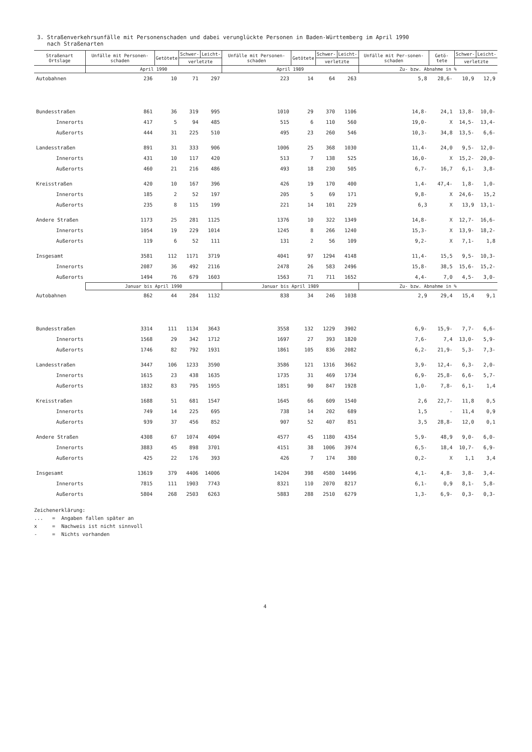3. Straßenverkehrsunfälle mit Personenschaden und dabei verunglückte Personen in Baden-Württemberg im April 1990
nach Straßenarten
| Straßenart Ortslage | Unfälle mit Personen-schaden | Getötete | Schwer- | Leicht- | Unfälle mit Personen-schaden | Getötete | Schwer- | Leicht- | Unfälle mit Per-sonen-schaden | Getö-tete | Schwer- | Leicht- |
| --- | --- | --- | --- | --- | --- | --- | --- | --- | --- | --- | --- | --- |
| | | | verletzte | | | | verletzte | | | | verletzte | |
| | April 1990 | | | | April 1989 | | | | Zu- bzw. Abnahme in % | | | |
| Autobahnen | 236 | 10 | 71 | 297 | 223 | 14 | 64 | 263 | 5,8 | 28,6- | 10,9 | 12,9 |
| Bundesstraßen | 861 | 36 | 319 | 995 | 1010 | 29 | 370 | 1106 | 14,8- | 24,1 | 13,8- | 10,0- |
| Innerorts | 417 | 5 | 94 | 485 | 515 | 6 | 110 | 560 | 19,0- | X | 14,5- | 13,4- |
| Außerorts | 444 | 31 | 225 | 510 | 495 | 23 | 260 | 546 | 10,3- | 34,8 | 13,5- | 6,6- |
| Landesstraßen | 891 | 31 | 333 | 906 | 1006 | 25 | 368 | 1030 | 11,4- | 24,0 | 9,5- | 12,0- |
| Innerorts | 431 | 10 | 117 | 420 | 513 | 7 | 138 | 525 | 16,0- | X | 15,2- | 20,0- |
| Außerorts | 460 | 21 | 216 | 486 | 493 | 18 | 230 | 505 | 6,7- | 16,7 | 6,1- | 3,8- |
| Kreisstraßen | 420 | 10 | 167 | 396 | 426 | 19 | 170 | 400 | 1,4- | 47,4- | 1,8- | 1,0- |
| Innerorts | 185 | 2 | 52 | 197 | 205 | 5 | 69 | 171 | 9,8- | X | 24,6- | 15,2 |
| Außerorts | 235 | 8 | 115 | 199 | 221 | 14 | 101 | 229 | 6,3 | X | 13,9 | 13,1- |
| Andere Straßen | 1173 | 25 | 281 | 1125 | 1376 | 10 | 322 | 1349 | 14,8- | X | 12,7- | 16,6- |
| Innerorts | 1054 | 19 | 229 | 1014 | 1245 | 8 | 266 | 1240 | 15,3- | X | 13,9- | 18,2- |
| Außerorts | 119 | 6 | 52 | 111 | 131 | 2 | 56 | 109 | 9,2- | X | 7,1- | 1,8 |
| Insgesamt | 3581 | 112 | 1171 | 3719 | 4041 | 97 | 1294 | 4148 | 11,4- | 15,5 | 9,5- | 10,3- |
| Innerorts | 2087 | 36 | 492 | 2116 | 2478 | 26 | 583 | 2496 | 15,8- | 38,5 | 15,6- | 15,2- |
| Außerorts | 1494 | 76 | 679 | 1603 | 1563 | 71 | 711 | 1652 | 4,4- | 7,0 | 4,5- | 3,0- |
| | Januar bis April 1990 | | | | Januar bis April 1989 | | | | Zu- bzw. Abnahme in % | | | |
| Autobahnen | 862 | 44 | 284 | 1132 | 838 | 34 | 246 | 1038 | 2,9 | 29,4 | 15,4 | 9,1 |
| Bundesstraßen | 3314 | 111 | 1134 | 3643 | 3558 | 132 | 1229 | 3902 | 6,9- | 15,9- | 7,7- | 6,6- |
| Innerorts | 1568 | 29 | 342 | 1712 | 1697 | 27 | 393 | 1820 | 7,6- | 7,4 | 13,0- | 5,9- |
| Außerorts | 1746 | 82 | 792 | 1931 | 1861 | 105 | 836 | 2082 | 6,2- | 21,9- | 5,3- | 7,3- |
| Landesstraßen | 3447 | 106 | 1233 | 3590 | 3586 | 121 | 1316 | 3662 | 3,9- | 12,4- | 6,3- | 2,0- |
| Innerorts | 1615 | 23 | 438 | 1635 | 1735 | 31 | 469 | 1734 | 6,9- | 25,8- | 6,6- | 5,7- |
| Außerorts | 1832 | 83 | 795 | 1955 | 1851 | 90 | 847 | 1928 | 1,0- | 7,8- | 6,1- | 1,4 |
| Kreisstraßen | 1688 | 51 | 681 | 1547 | 1645 | 66 | 609 | 1540 | 2,6 | 22,7- | 11,8 | 0,5 |
| Innerorts | 749 | 14 | 225 | 695 | 738 | 14 | 202 | 689 | 1,5 | - | 11,4 | 0,9 |
| Außerorts | 939 | 37 | 456 | 852 | 907 | 52 | 407 | 851 | 3,5 | 28,8- | 12,0 | 0,1 |
| Andere Straßen | 4308 | 67 | 1074 | 4094 | 4577 | 45 | 1180 | 4354 | 5,9- | 48,9 | 9,0- | 6,0- |
| Innerorts | 3883 | 45 | 898 | 3701 | 4151 | 38 | 1006 | 3974 | 6,5- | 18,4 | 10,7- | 6,9- |
| Außerorts | 425 | 22 | 176 | 393 | 426 | 7 | 174 | 380 | 0,2- | X | 1,1 | 3,4 |
| Insgesamt | 13619 | 379 | 4406 | 14006 | 14204 | 398 | 4580 | 14496 | 4,1- | 4,8- | 3,8- | 3,4- |
| Innerorts | 7815 | 111 | 1903 | 7743 | 8321 | 110 | 2070 | 8217 | 6,1- | 0,9 | 8,1- | 5,8- |
| Außerorts | 5804 | 268 | 2503 | 6263 | 5883 | 288 | 2510 | 6279 | 1,3- | 6,9- | 0,3- | 0,3- |
Zeichenerklärung:
... = Angaben fallen später an
x = Nachweis ist nicht sinnvoll
- = Nichts vorhanden
4